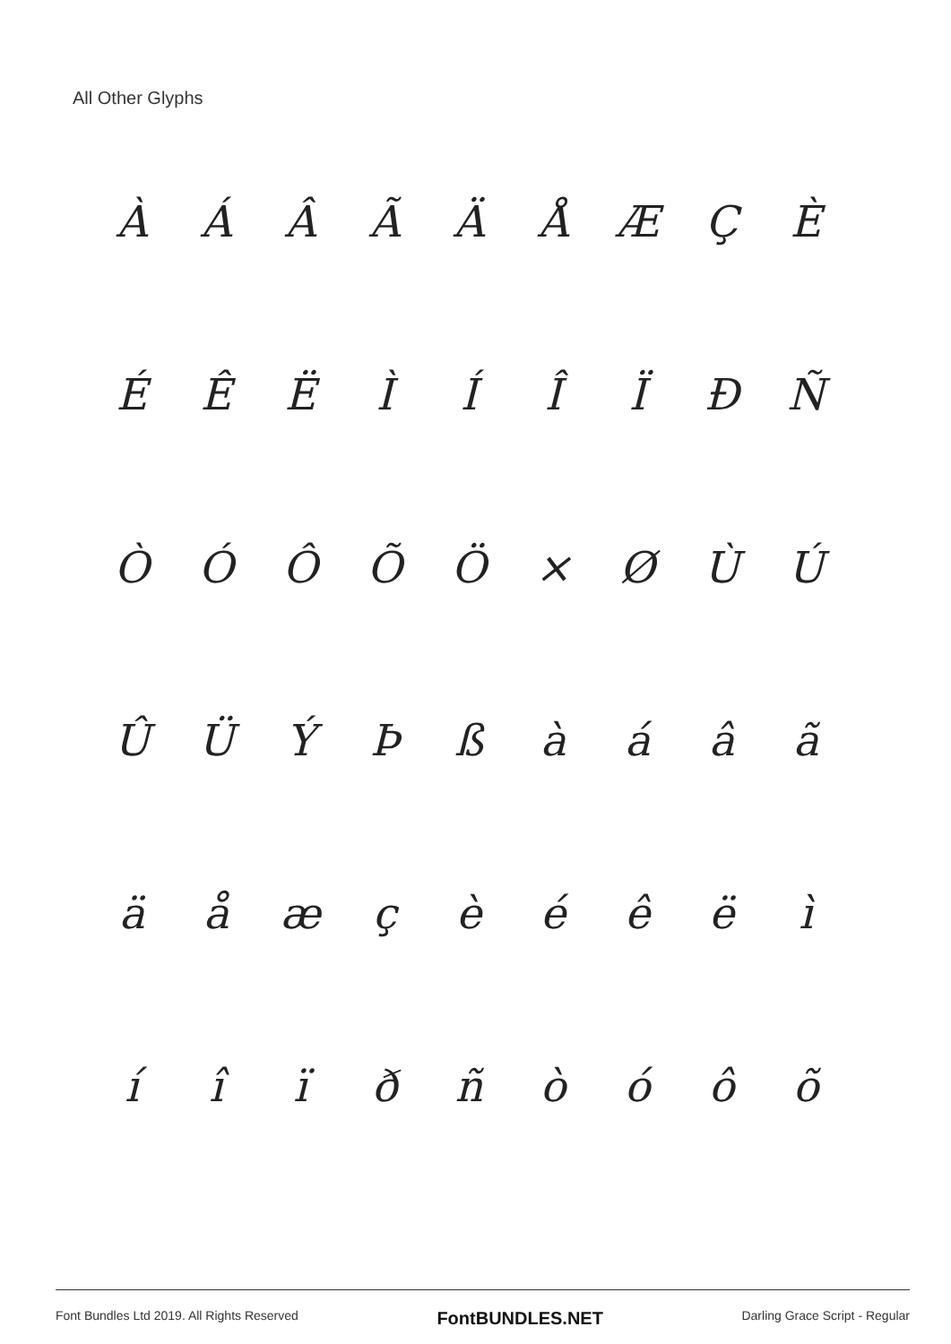All Other Glyphs
| À | Á | Â | Ã | Ä | Å | Æ | Ç | È |
| É | Ê | Ë | Ì | Í | Î | Ï | Ð | Ñ |
| Ò | Ó | Ô | Õ | Ö | × | Ø | Ù | Ú |
| Û | Ü | Ý | Þ | ß | à | á | â | ã |
| ä | å | æ | ç | è | é | ê | ë | ì |
| í | î | ï | ð | ñ | ò | ó | ô | õ |
Font Bundles Ltd 2019. All Rights Reserved FontBUNDLES.NET Darling Grace Script - Regular